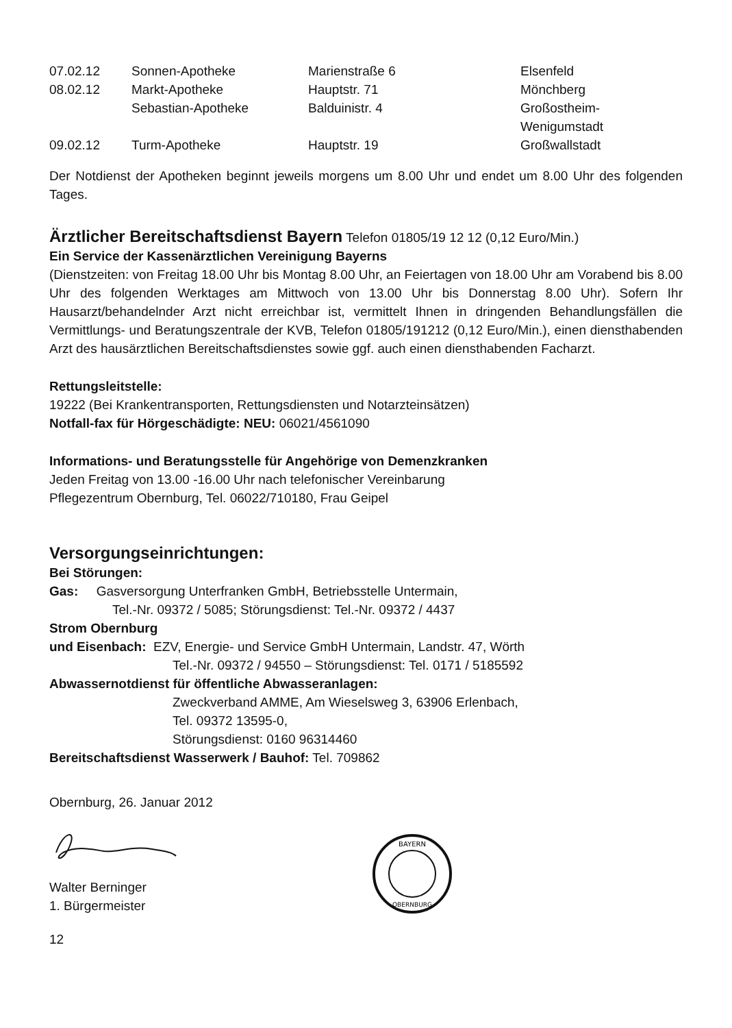| 07.02.12 | Sonnen-Apotheke | Marienstraße 6 | Elsenfeld |
| 08.02.12 | Markt-Apotheke | Hauptstr. 71 | Mönchberg |
| | Sebastian-Apotheke | Balduinistr. 4 | Großostheim- Wenigumstadt |
| 09.02.12 | Turm-Apotheke | Hauptstr. 19 | Großwallstadt |
Der Notdienst der Apotheken beginnt jeweils morgens um 8.00 Uhr und endet um 8.00 Uhr des folgenden Tages.
Ärztlicher Bereitschaftsdienst Bayern Telefon 01805/19 12 12 (0,12 Euro/Min.)
Ein Service der Kassenärztlichen Vereinigung Bayerns
(Dienstzeiten: von Freitag 18.00 Uhr bis Montag 8.00 Uhr, an Feiertagen von 18.00 Uhr am Vorabend bis 8.00 Uhr des folgenden Werktages am Mittwoch von 13.00 Uhr bis Donnerstag 8.00 Uhr). Sofern Ihr Hausarzt/behandelnder Arzt nicht erreichbar ist, vermittelt Ihnen in dringenden Behandlungsfällen die Vermittlungs- und Beratungszentrale der KVB, Telefon 01805/191212 (0,12 Euro/Min.), einen diensthabenden Arzt des hausärztlichen Bereitschaftsdienstes sowie ggf. auch einen diensthabenden Facharzt.
Rettungsleitstelle:
19222 (Bei Krankentransporten, Rettungsdiensten und Notarzteinsätzen)
Notfall-fax für Hörgeschädigte: NEU: 06021/4561090
Informations- und Beratungsstelle für Angehörige von Demenzkranken
Jeden Freitag von 13.00 -16.00 Uhr nach telefonischer Vereinbarung
Pflegezentrum Obernburg, Tel. 06022/710180, Frau Geipel
Versorgungseinrichtungen:
Bei Störungen:
Gas: Gasversorgung Unterfranken GmbH, Betriebsstelle Untermain,
Tel.-Nr. 09372 / 5085; Störungsdienst: Tel.-Nr. 09372 / 4437
Strom Obernburg
und Eisenbach: EZV, Energie- und Service GmbH Untermain, Landstr. 47, Wörth
Tel.-Nr. 09372 / 94550 – Störungsdienst: Tel. 0171 / 5185592
Abwassernotdienst für öffentliche Abwasseranlagen:
Zweckverband AMME, Am Wieselsweg 3, 63906 Erlenbach,
Tel. 09372 13595-0,
Störungsdienst: 0160 96314460
Bereitschaftsdienst Wasserwerk / Bauhof: Tel. 709862
Obernburg, 26. Januar 2012
Walter Berninger
1. Bürgermeister
BAYERN
OBERNBURG
12